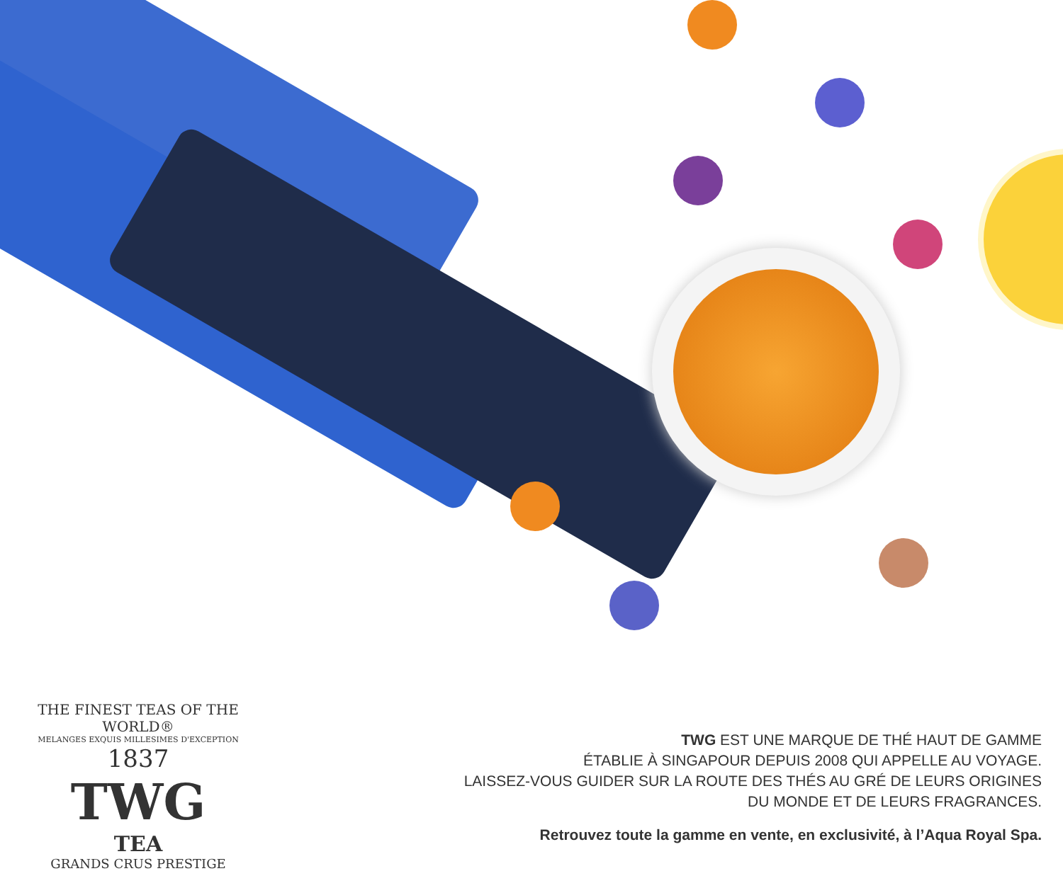THE FINEST TEAS OF THE WORLD®
MELANGES EXQUIS MILLESIMES D'EXCEPTION
1837
TWG
TEA
GRANDS CRUS PRESTIGE
TWG EST UNE MARQUE DE THÉ HAUT DE GAMME
ÉTABLIE À SINGAPOUR DEPUIS 2008 QUI APPELLE AU VOYAGE.
LAISSEZ-VOUS GUIDER SUR LA ROUTE DES THÉS AU GRÉ DE LEURS ORIGINES
DU MONDE ET DE LEURS FRAGRANCES.
Retrouvez toute la gamme en vente, en exclusivité, à l’Aqua Royal Spa.